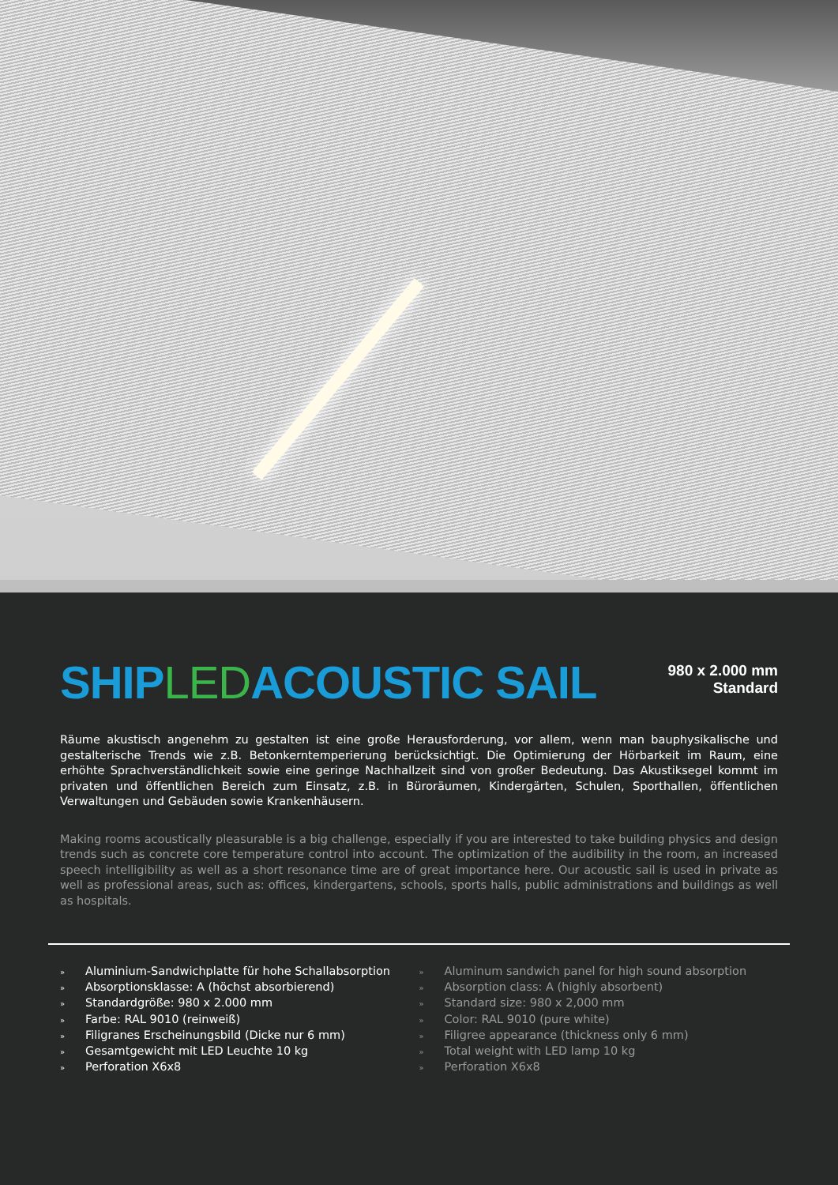SHIPLEDACOUSTIC SAIL
980 x 2.000 mm
Standard
Räume akustisch angenehm zu gestalten ist eine große Herausforderung, vor allem, wenn man bauphysikalische und gestalterische Trends wie z.B. Betonkerntemperierung berücksichtigt. Die Optimierung der Hörbarkeit im Raum, eine erhöhte Sprachverständlichkeit sowie eine geringe Nachhallzeit sind von großer Bedeutung. Das Akustiksegel kommt im privaten und öffentlichen Bereich zum Einsatz, z.B. in Büroräumen, Kindergärten, Schulen, Sporthallen, öffentlichen Verwaltungen und Gebäuden sowie Krankenhäusern.
Making rooms acoustically pleasurable is a big challenge, especially if you are interested to take building physics and design trends such as concrete core temperature control into account. The optimization of the audibility in the room, an increased speech intelligibility as well as a short resonance time are of great importance here. Our acoustic sail is used in private as well as professional areas, such as: offices, kindergartens, schools, sports halls, public administrations and buildings as well as hospitals.
» Aluminium-Sandwichplatte für hohe Schallabsorption
» Absorptionsklasse: A (höchst absorbierend)
» Standardgröße: 980 x 2.000 mm
» Farbe: RAL 9010 (reinweiß)
» Filigranes Erscheinungsbild (Dicke nur 6 mm)
» Gesamtgewicht mit LED Leuchte 10 kg
» Perforation X6x8
» Aluminum sandwich panel for high sound absorption
» Absorption class: A (highly absorbent)
» Standard size: 980 x 2,000 mm
» Color: RAL 9010 (pure white)
» Filigree appearance (thickness only 6 mm)
» Total weight with LED lamp 10 kg
» Perforation X6x8